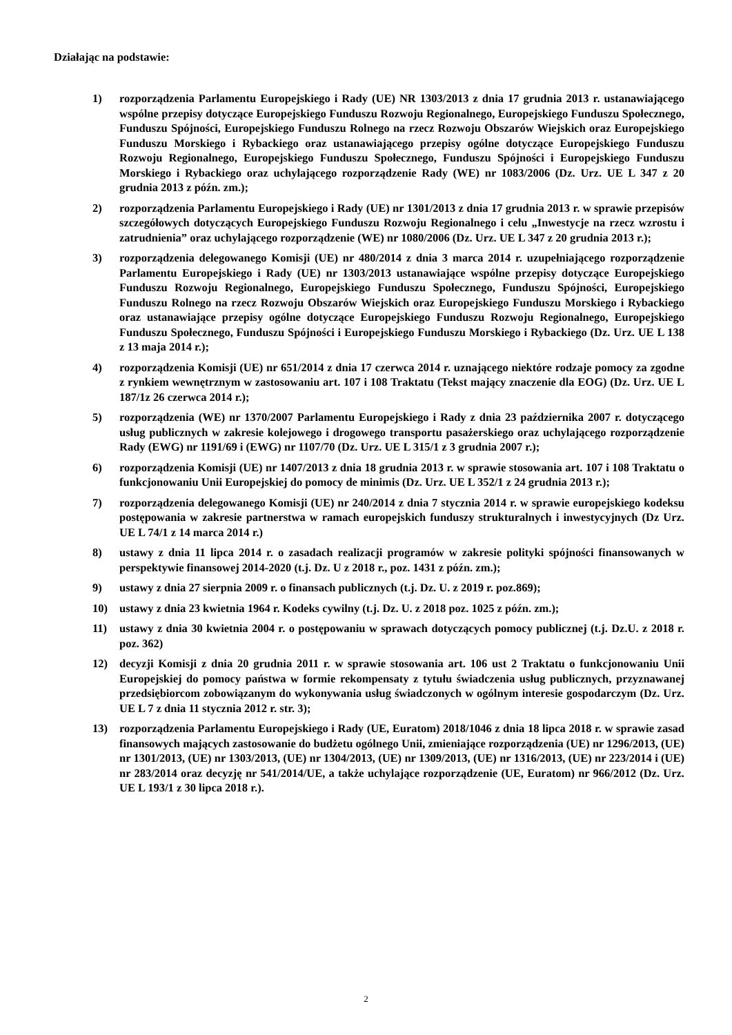Działając na podstawie:
1) rozporządzenia Parlamentu Europejskiego i Rady (UE) NR 1303/2013 z dnia 17 grudnia 2013 r. ustanawiającego wspólne przepisy dotyczące Europejskiego Funduszu Rozwoju Regionalnego, Europejskiego Funduszu Społecznego, Funduszu Spójności, Europejskiego Funduszu Rolnego na rzecz Rozwoju Obszarów Wiejskich oraz Europejskiego Funduszu Morskiego i Rybackiego oraz ustanawiającego przepisy ogólne dotyczące Europejskiego Funduszu Rozwoju Regionalnego, Europejskiego Funduszu Społecznego, Funduszu Spójności i Europejskiego Funduszu Morskiego i Rybackiego oraz uchylającego rozporządzenie Rady (WE) nr 1083/2006 (Dz. Urz. UE L 347 z 20 grudnia 2013 z późn. zm.);
2) rozporządzenia Parlamentu Europejskiego i Rady (UE) nr 1301/2013 z dnia 17 grudnia 2013 r. w sprawie przepisów szczegółowych dotyczących Europejskiego Funduszu Rozwoju Regionalnego i celu „Inwestycje na rzecz wzrostu i zatrudnienia” oraz uchylającego rozporządzenie (WE) nr 1080/2006 (Dz. Urz. UE L 347 z 20 grudnia 2013 r.);
3) rozporządzenia delegowanego Komisji (UE) nr 480/2014 z dnia 3 marca 2014 r. uzupełniającego rozporządzenie Parlamentu Europejskiego i Rady (UE) nr 1303/2013 ustanawiające wspólne przepisy dotyczące Europejskiego Funduszu Rozwoju Regionalnego, Europejskiego Funduszu Społecznego, Funduszu Spójności, Europejskiego Funduszu Rolnego na rzecz Rozwoju Obszarów Wiejskich oraz Europejskiego Funduszu Morskiego i Rybackiego oraz ustanawiające przepisy ogólne dotyczące Europejskiego Funduszu Rozwoju Regionalnego, Europejskiego Funduszu Społecznego, Funduszu Spójności i Europejskiego Funduszu Morskiego i Rybackiego (Dz. Urz. UE L 138 z 13 maja 2014 r.);
4) rozporządzenia Komisji (UE) nr 651/2014 z dnia 17 czerwca 2014 r. uznającego niektóre rodzaje pomocy za zgodne z rynkiem wewnętrznym w zastosowaniu art. 107 i 108 Traktatu (Tekst mający znaczenie dla EOG) (Dz. Urz. UE L 187/1z 26 czerwca 2014 r.);
5) rozporządzenia (WE) nr 1370/2007 Parlamentu Europejskiego i Rady z dnia 23 października 2007 r. dotyczącego usług publicznych w zakresie kolejowego i drogowego transportu pasażerskiego oraz uchylającego rozporządzenie Rady (EWG) nr 1191/69 i (EWG) nr 1107/70 (Dz. Urz. UE L 315/1 z 3 grudnia 2007 r.);
6) rozporządzenia Komisji (UE) nr 1407/2013 z dnia 18 grudnia 2013 r. w sprawie stosowania art. 107 i 108 Traktatu o funkcjonowaniu Unii Europejskiej do pomocy de minimis (Dz. Urz. UE L 352/1 z 24 grudnia 2013 r.);
7) rozporządzenia delegowanego Komisji (UE) nr 240/2014 z dnia 7 stycznia 2014 r. w sprawie europejskiego kodeksu postępowania w zakresie partnerstwa w ramach europejskich funduszy strukturalnych i inwestycyjnych (Dz Urz. UE L 74/1 z 14 marca 2014 r.)
8) ustawy z dnia 11 lipca 2014 r. o zasadach realizacji programów w zakresie polityki spójności finansowanych w perspektywie finansowej 2014-2020 (t.j. Dz. U z 2018 r., poz. 1431 z późn. zm.);
9) ustawy z dnia 27 sierpnia 2009 r. o finansach publicznych (t.j. Dz. U. z 2019 r. poz.869);
10) ustawy z dnia 23 kwietnia 1964 r. Kodeks cywilny (t.j. Dz. U. z 2018 poz. 1025 z późn. zm.);
11) ustawy z dnia 30 kwietnia 2004 r. o postępowaniu w sprawach dotyczących pomocy publicznej (t.j. Dz.U. z 2018 r. poz. 362)
12) decyzji Komisji z dnia 20 grudnia 2011 r. w sprawie stosowania art. 106 ust 2 Traktatu o funkcjonowaniu Unii Europejskiej do pomocy państwa w formie rekompensaty z tytułu świadczenia usług publicznych, przyznawanej przedsiębiorcom zobowiązanym do wykonywania usług świadczonych w ogólnym interesie gospodarczym (Dz. Urz. UE L 7 z dnia 11 stycznia 2012 r. str. 3);
13) rozporządzenia Parlamentu Europejskiego i Rady (UE, Euratom) 2018/1046 z dnia 18 lipca 2018 r. w sprawie zasad finansowych mających zastosowanie do budżetu ogólnego Unii, zmieniające rozporządzenia (UE) nr 1296/2013, (UE) nr 1301/2013, (UE) nr 1303/2013, (UE) nr 1304/2013, (UE) nr 1309/2013, (UE) nr 1316/2013, (UE) nr 223/2014 i (UE) nr 283/2014 oraz decyzję nr 541/2014/UE, a także uchylające rozporządzenie (UE, Euratom) nr 966/2012 (Dz. Urz. UE L 193/1 z 30 lipca 2018 r.).
2